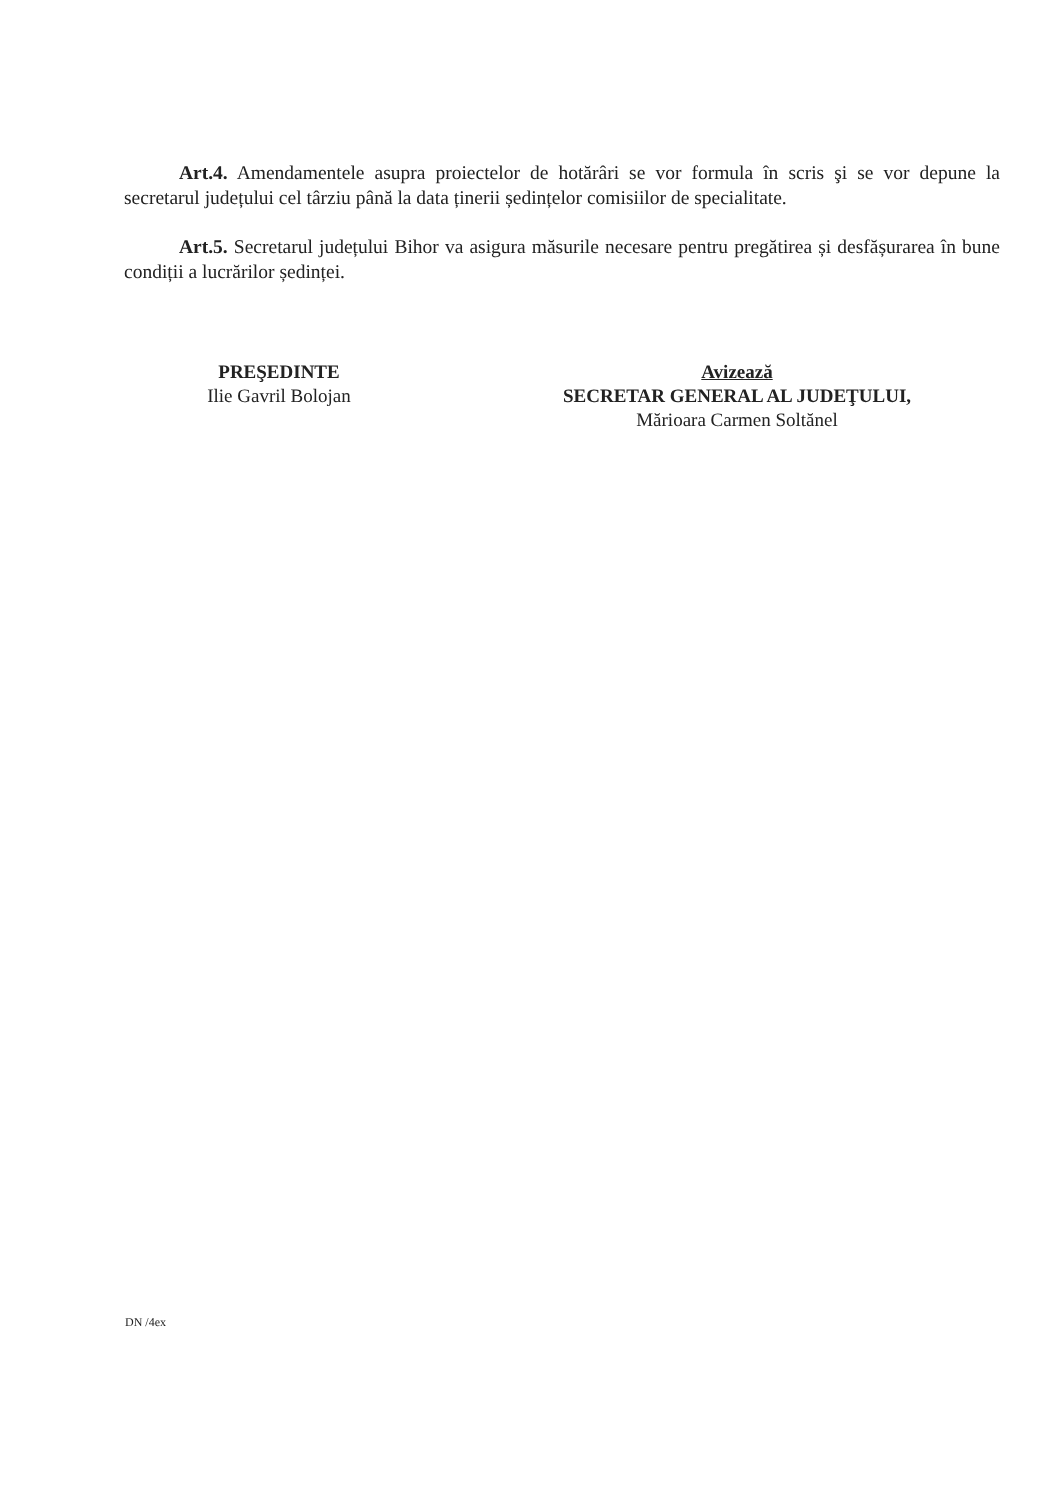Art.4. Amendamentele asupra proiectelor de hotărâri se vor formula în scris şi se vor depune la secretarul județului cel târziu până la data ținerii ședințelor comisiilor de specialitate.
Art.5. Secretarul județului Bihor va asigura măsurile necesare pentru pregătirea și desfășurarea în bune condiții a lucrărilor ședinței.
PREŞEDINTE
Ilie Gavril Bolojan
Avizează
SECRETAR GENERAL AL JUDEŢULUI,
Mărioara Carmen Soltănel
DN /4ex